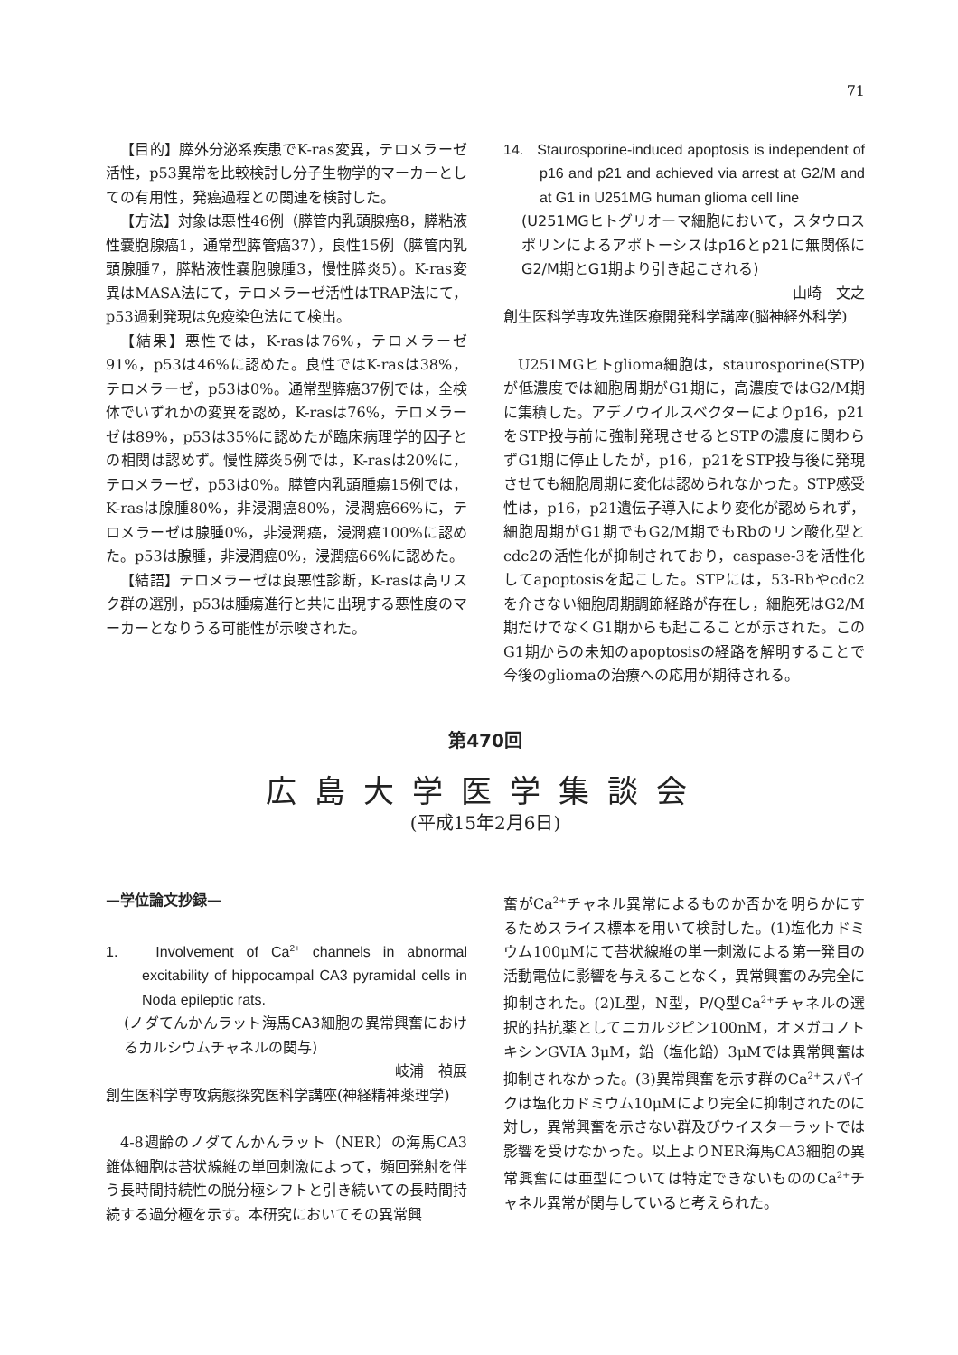71
【目的】膵外分泌系疾患でK-ras変異，テロメラーゼ活性，p53異常を比較検討し分子生物学的マーカーとしての有用性，発癌過程との関連を検討した。
【方法】対象は悪性46例（膵管内乳頭腺癌8，膵粘液性嚢胞腺癌1，通常型膵管癌37），良性15例（膵管内乳頭腺腫7，膵粘液性嚢胞腺腫3，慢性膵炎5）。K-ras変異はMASA法にて，テロメラーゼ活性はTRAP法にて，p53過剰発現は免疫染色法にて検出。
【結果】悪性では，K-rasは76%，テロメラーゼ91%，p53は46%に認めた。良性ではK-rasは38%，テロメラーゼ，p53は0%。通常型膵癌37例では，全検体でいずれかの変異を認め，K-rasは76%，テロメラーゼは89%，p53は35%に認めたが臨床病理学的因子との相関は認めず。慢性膵炎5例では，K-rasは20%に，テロメラーゼ，p53は0%。膵管内乳頭腫瘍15例では，K-rasは腺腫80%，非浸潤癌80%，浸潤癌66%に，テロメラーゼは腺腫0%，非浸潤癌，浸潤癌100%に認めた。p53は腺腫，非浸潤癌0%，浸潤癌66%に認めた。
【結語】テロメラーゼは良悪性診断，K-rasは高リスク群の選別，p53は腫瘍進行と共に出現する悪性度のマーカーとなりうる可能性が示唆された。
14. Staurosporine-induced apoptosis is independent of p16 and p21 and achieved via arrest at G2/M and at G1 in U251MG human glioma cell line
(U251MGヒトグリオーマ細胞において，スタウロスポリンによるアポトーシスはp16とp21に無関係にG2/M期とG1期より引き起こされる)
山崎　文之
創生医科学専攻先進医療開発科学講座(脳神経外科学)
U251MGヒトglioma細胞は，staurosporine(STP)が低濃度では細胞周期がG1期に，高濃度ではG2/M期に集積した。アデノウイルスベクターによりp16，p21をSTP投与前に強制発現させるとSTPの濃度に関わらずG1期に停止したが，p16，p21をSTP投与後に発現させても細胞周期に変化は認められなかった。STP感受性は，p16，p21遺伝子導入により変化が認められず，細胞周期がG1期でもG2/M期でもRbのリン酸化型とcdc2の活性化が抑制されており，caspase-3を活性化してapoptosisを起こした。STPには，53-Rbやcdc2を介さない細胞周期調節経路が存在し，細胞死はG2/M期だけでなくG1期からも起こることが示された。このG1期からの未知のapoptosisの経路を解明することで今後のgliomaの治療への応用が期待される。
第470回
広島大学医学集談会
(平成15年2月6日)
—学位論文抄録—
1. Involvement of Ca<sup>2+</sup> channels in abnormal excitability of hippocampal CA3 pyramidal cells in Noda epileptic rats.
(ノダてんかんラット海馬CA3細胞の異常興奮におけるカルシウムチャネルの関与)
岐浦　禎展
創生医科学専攻病態探究医科学講座(神経精神薬理学)
4-8週齢のノダてんかんラット（NER）の海馬CA3錐体細胞は苔状線維の単回刺激によって，頻回発射を伴う長時間持続性の脱分極シフトと引き続いての長時間持続する過分極を示す。本研究においてその異常興
奮がCa<sup>2+</sup>チャネル異常によるものか否かを明らかにするためスライス標本を用いて検討した。(1)塩化カドミウム100μMにて苔状線維の単一刺激による第一発目の活動電位に影響を与えることなく，異常興奮のみ完全に抑制された。(2)L型，N型，P/Q型Ca<sup>2+</sup>チャネルの選択的拮抗薬としてニカルジピン100nM，オメガコノトキシンGVIA 3μM，鉛（塩化鉛）3μMでは異常興奮は抑制されなかった。(3)異常興奮を示す群のCa<sup>2+</sup>スパイクは塩化カドミウム10μMにより完全に抑制されたのに対し，異常興奮を示さない群及びウイスターラットでは影響を受けなかった。以上よりNER海馬CA3細胞の異常興奮には亜型については特定できないもののCa<sup>2+</sup>チャネル異常が関与していると考えられた。